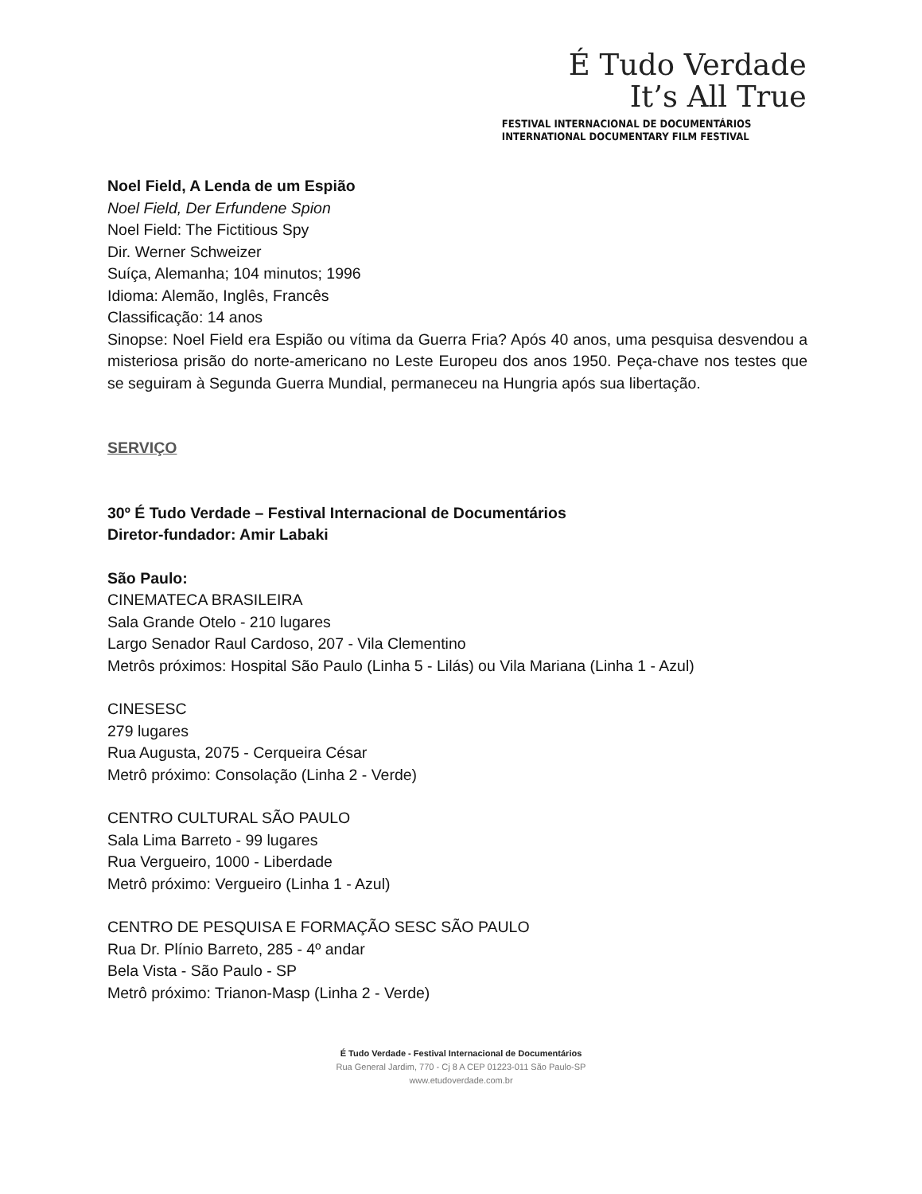É Tudo Verdade
It’s All True
FESTIVAL INTERNACIONAL DE DOCUMENTÁRIOS
INTERNATIONAL DOCUMENTARY FILM FESTIVAL
Noel Field, A Lenda de um Espião
Noel Field, Der Erfundene Spion
Noel Field: The Fictitious Spy
Dir. Werner Schweizer
Suíça, Alemanha; 104 minutos; 1996
Idioma: Alemão, Inglês, Francês
Classificação: 14 anos
Sinopse: Noel Field era Espião ou vítima da Guerra Fria? Após 40 anos, uma pesquisa desvendou a misteriosa prisão do norte-americano no Leste Europeu dos anos 1950. Peça-chave nos testes que se seguiram à Segunda Guerra Mundial, permaneceu na Hungria após sua libertação.
SERVIÇO
30º É Tudo Verdade – Festival Internacional de Documentários
Diretor-fundador: Amir Labaki
São Paulo:
CINEMATECA BRASILEIRA
Sala Grande Otelo - 210 lugares
Largo Senador Raul Cardoso, 207 - Vila Clementino
Metrôs próximos: Hospital São Paulo (Linha 5 - Lilás) ou Vila Mariana (Linha 1 - Azul)
CINESESC
279 lugares
Rua Augusta, 2075 - Cerqueira César
Metrô próximo: Consolação (Linha 2 - Verde)
CENTRO CULTURAL SÃO PAULO
Sala Lima Barreto - 99 lugares
Rua Vergueiro, 1000 - Liberdade
Metrô próximo: Vergueiro (Linha 1 - Azul)
CENTRO DE PESQUISA E FORMAÇÃO SESC SÃO PAULO
Rua Dr. Plínio Barreto, 285 - 4º andar
Bela Vista - São Paulo - SP
Metrô próximo: Trianon-Masp (Linha 2 - Verde)
É Tudo Verdade - Festival Internacional de Documentários
Rua General Jardim, 770 - Cj 8 A CEP 01223-011 São Paulo-SP
www.etudoverdade.com.br